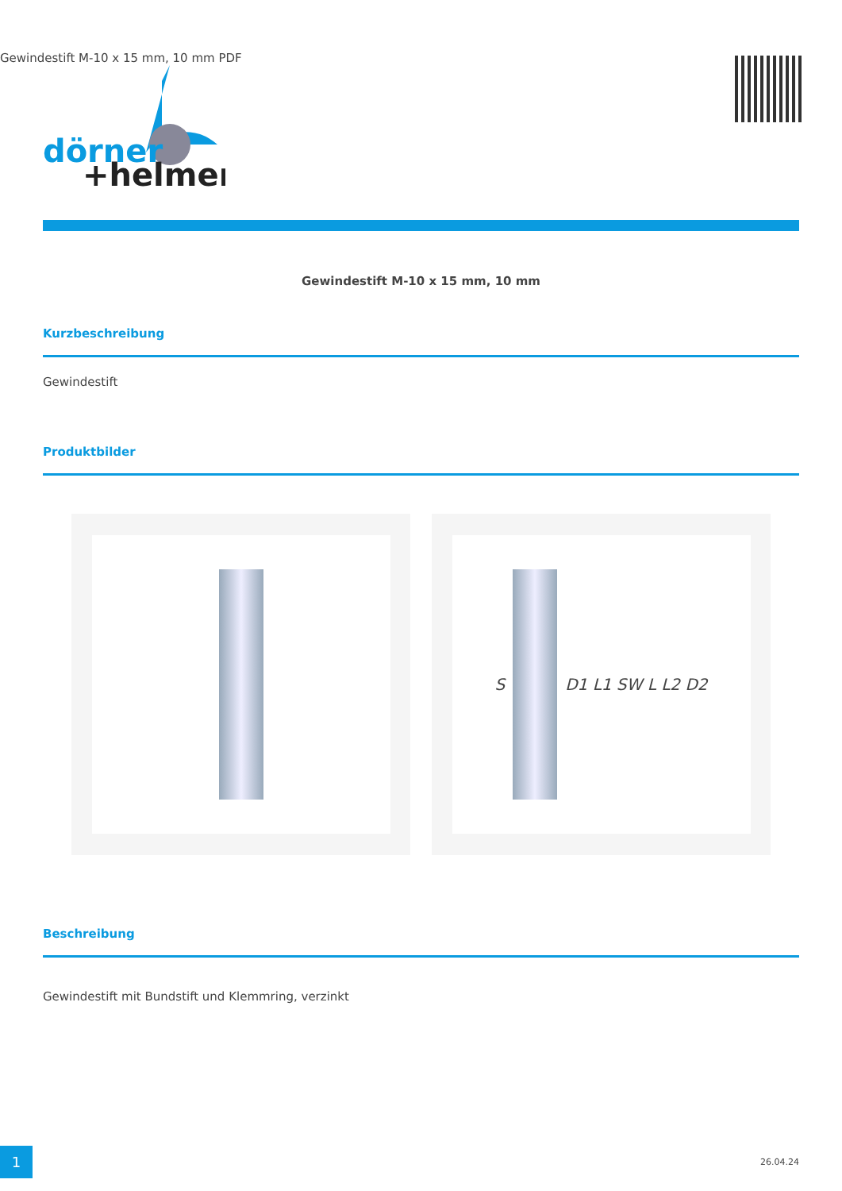Gewindestift M-10 x 15 mm, 10 mm PDF
dörner
+helmer
Gewindestift M-10 x 15 mm, 10 mm
Kurzbeschreibung
Gewindestift
Produktbilder
S D1 L1 SW L L2 D2
Beschreibung
Gewindestift mit Bundstift und Klemmring, verzinkt
1 26.04.24